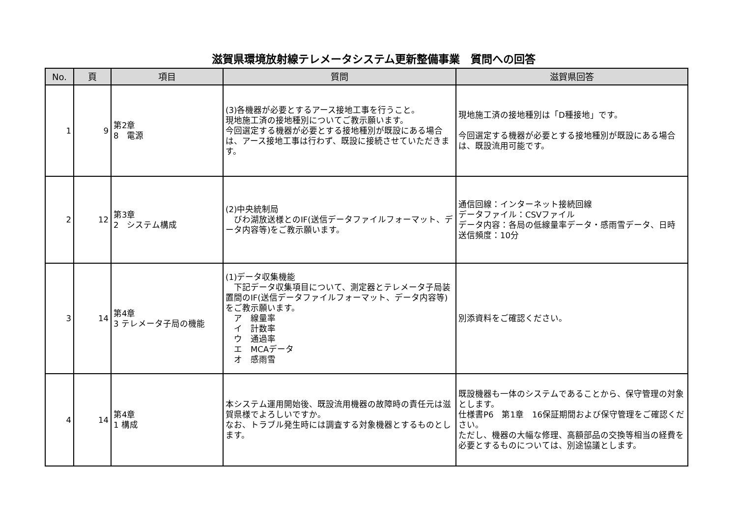滋賀県環境放射線テレメータシステム更新整備事業　質問への回答
| No. | 頁 | 項目 | 質問 | 滋賀県回答 |
| --- | --- | --- | --- | --- |
| 1 | 9 | 第2章 8 電源 | (3)各機器が必要とするアース接地工事を行うこと。 現地施工済の接地種別についてご教示願います。 今回選定する機器が必要とする接地種別が既設にある場合は、アース接地工事は行わず、既設に接続させていただきます。 | 現地施工済の接地種別は「D種接地」です。 今回選定する機器が必要とする接地種別が既設にある場合は、既設流用可能です。 |
| 2 | 12 | 第3章 2 システム構成 | (2)中央統制局 びわ湖放送様とのIF(送信データファイルフォーマット、データ内容等)をご教示願います。 | 通信回線：インターネット接続回線 データファイル：CSVファイル データ内容：各局の低線量率データ・感雨雪データ、日時 送信頻度：10分 |
| 3 | 14 | 第4章 3 テレメータ子局の機能 | (1)データ収集機能 下記データ収集項目について、測定器とテレメータ子局装置間のIF(送信データファイルフォーマット、データ内容等)をご教示願います。 ア 線量率 イ 計数率 ウ 通過率 エ MCAデータ オ 感雨雪 | 別添資料をご確認ください。 |
| 4 | 14 | 第4章 1 構成 | 本システム運用開始後、既設流用機器の故障時の責任元は滋賀県様でよろしいですか。 なお、トラブル発生時には調査する対象機器とするものとします。 | 既設機器も一体のシステムであることから、保守管理の対象とします。 仕様書P6 第1章 16保証期間および保守管理をご確認ください。 ただし、機器の大幅な修理、高額部品の交換等相当の経費を必要とするものについては、別途協議とします。 |